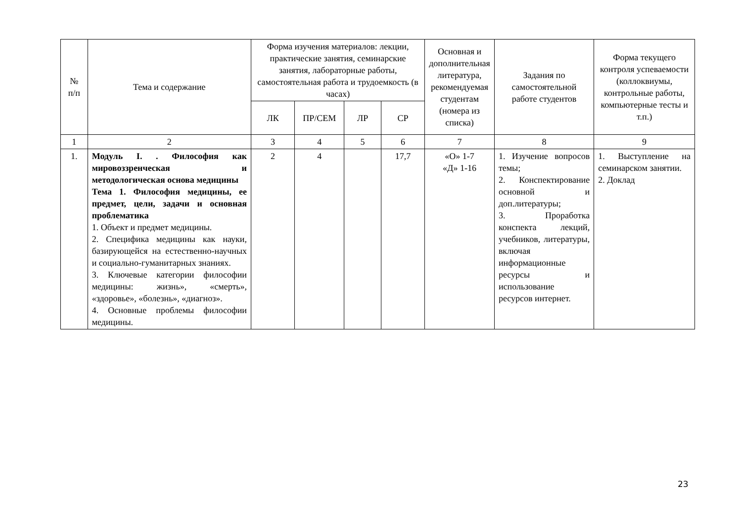| № п/п | Тема и содержание | Форма изучения материалов: лекции, практические занятия, семинарские занятия, лабораторные работы, самостоятельная работа и трудоемкость (в часах) | | | | Основная и дополнительная литература, рекомендуемая студентам (номера из списка) | Задания по самостоятельной работе студентов | Форма текущего контроля успеваемости (коллоквиумы, контрольные работы, компьютерные тесты и т.п.) |
| --- | --- | --- | --- | --- | --- | --- | --- | --- |
| | | ЛК | ПР/СЕМ | ЛР | СР | | | |
| 1 | 2 | 3 | 4 | 5 | 6 | 7 | 8 | 9 |
| 1. | Модуль I. . Философия как мировоззренческая и методологическая основа медицины Тема 1. Философия медицины, ее предмет, цели, задачи и основная проблематика 1. Объект и предмет медицины. 2. Специфика медицины как науки, базирующейся на естественно-научных и социально-гуманитарных знаниях. 3. Ключевые категории философии медицины: жизнь», «смерть», «здоровье», «болезнь», «диагноз». 4. Основные проблемы философии медицины. | 2 | 4 | | 17,7 | «О» 1-7 «Д» 1-16 | 1. Изучение вопросов темы; 2. Конспектирование основной и доп.литературы; 3. Проработка конспекта лекций, учебников, литературы, включая информационные ресурсы и использование ресурсов интернет. | 1. Выступление на семинарском занятии. 2. Доклад |
23